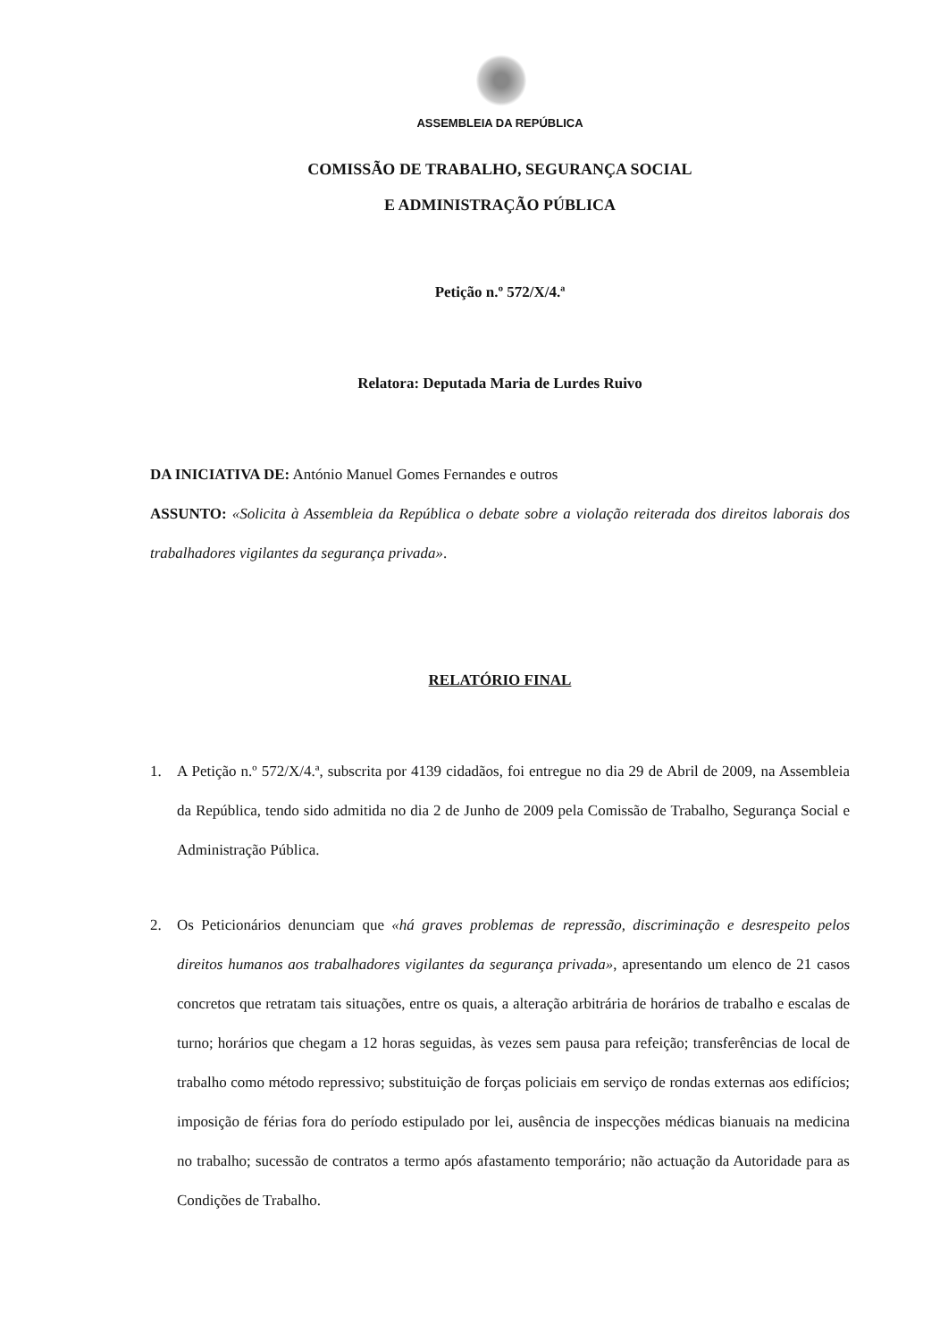ASSEMBLEIA DA REPÚBLICA
COMISSÃO DE TRABALHO, SEGURANÇA SOCIAL
E ADMINISTRAÇÃO PÚBLICA
Petição n.º 572/X/4.ª
Relatora: Deputada Maria de Lurdes Ruivo
DA INICIATIVA DE: António Manuel Gomes Fernandes e outros
ASSUNTO: «Solicita à Assembleia da República o debate sobre a violação reiterada dos direitos laborais dos trabalhadores vigilantes da segurança privada».
RELATÓRIO FINAL
1. A Petição n.º 572/X/4.ª, subscrita por 4139 cidadãos, foi entregue no dia 29 de Abril de 2009, na Assembleia da República, tendo sido admitida no dia 2 de Junho de 2009 pela Comissão de Trabalho, Segurança Social e Administração Pública.
2. Os Peticionários denunciam que «há graves problemas de repressão, discriminação e desrespeito pelos direitos humanos aos trabalhadores vigilantes da segurança privada», apresentando um elenco de 21 casos concretos que retratam tais situações, entre os quais, a alteração arbitrária de horários de trabalho e escalas de turno; horários que chegam a 12 horas seguidas, às vezes sem pausa para refeição; transferências de local de trabalho como método repressivo; substituição de forças policiais em serviço de rondas externas aos edifícios; imposição de férias fora do período estipulado por lei, ausência de inspecções médicas bianuais na medicina no trabalho; sucessão de contratos a termo após afastamento temporário; não actuação da Autoridade para as Condições de Trabalho.